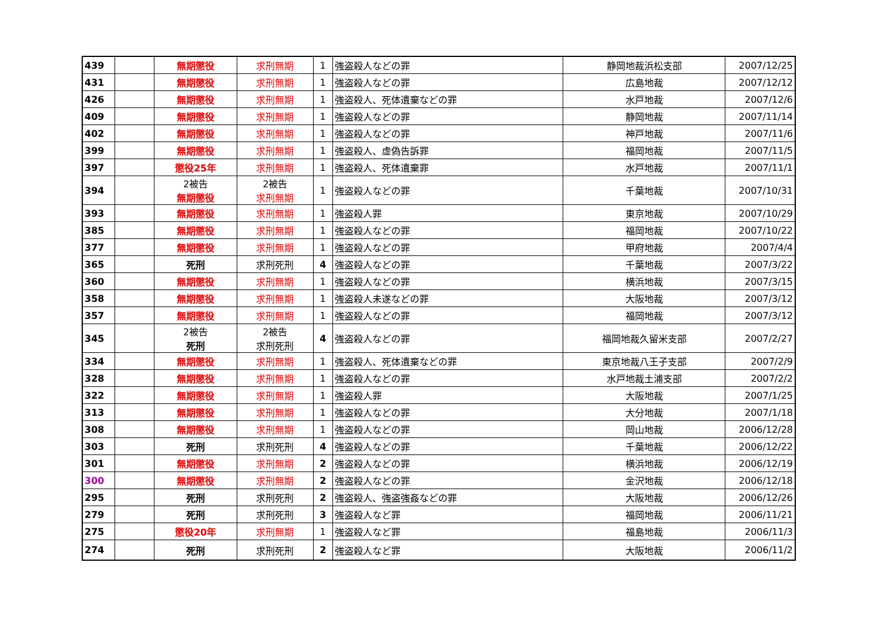| 439 | | 無期懲役 | 求刑無期 | 1 | 強盗殺人などの罪 | 静岡地裁浜松支部 | 2007/12/25 |
| 431 | | 無期懲役 | 求刑無期 | 1 | 強盗殺人などの罪 | 広島地裁 | 2007/12/12 |
| 426 | | 無期懲役 | 求刑無期 | 1 | 強盗殺人、死体遺棄などの罪 | 水戸地裁 | 2007/12/6 |
| 409 | | 無期懲役 | 求刑無期 | 1 | 強盗殺人などの罪 | 静岡地裁 | 2007/11/14 |
| 402 | | 無期懲役 | 求刑無期 | 1 | 強盗殺人などの罪 | 神戸地裁 | 2007/11/6 |
| 399 | | 無期懲役 | 求刑無期 | 1 | 強盗殺人、虚偽告訴罪 | 福岡地裁 | 2007/11/5 |
| 397 | | 懲役25年 | 求刑無期 | 1 | 強盗殺人、死体遺棄罪 | 水戸地裁 | 2007/11/1 |
| 394 | | 2被告 無期懲役 | 2被告 求刑無期 | 1 | 強盗殺人などの罪 | 千葉地裁 | 2007/10/31 |
| 393 | | 無期懲役 | 求刑無期 | 1 | 強盗殺人罪 | 東京地裁 | 2007/10/29 |
| 385 | | 無期懲役 | 求刑無期 | 1 | 強盗殺人などの罪 | 福岡地裁 | 2007/10/22 |
| 377 | | 無期懲役 | 求刑無期 | 1 | 強盗殺人などの罪 | 甲府地裁 | 2007/4/4 |
| 365 | | 死刑 | 求刑死刑 | 4 | 強盗殺人などの罪 | 千葉地裁 | 2007/3/22 |
| 360 | | 無期懲役 | 求刑無期 | 1 | 強盗殺人などの罪 | 横浜地裁 | 2007/3/15 |
| 358 | | 無期懲役 | 求刑無期 | 1 | 強盗殺人未遂などの罪 | 大阪地裁 | 2007/3/12 |
| 357 | | 無期懲役 | 求刑無期 | 1 | 強盗殺人などの罪 | 福岡地裁 | 2007/3/12 |
| 345 | | 2被告 死刑 | 2被告 求刑死刑 | 4 | 強盗殺人などの罪 | 福岡地裁久留米支部 | 2007/2/27 |
| 334 | | 無期懲役 | 求刑無期 | 1 | 強盗殺人、死体遺棄などの罪 | 東京地裁八王子支部 | 2007/2/9 |
| 328 | | 無期懲役 | 求刑無期 | 1 | 強盗殺人などの罪 | 水戸地裁土浦支部 | 2007/2/2 |
| 322 | | 無期懲役 | 求刑無期 | 1 | 強盗殺人罪 | 大阪地裁 | 2007/1/25 |
| 313 | | 無期懲役 | 求刑無期 | 1 | 強盗殺人などの罪 | 大分地裁 | 2007/1/18 |
| 308 | | 無期懲役 | 求刑無期 | 1 | 強盗殺人などの罪 | 岡山地裁 | 2006/12/28 |
| 303 | | 死刑 | 求刑死刑 | 4 | 強盗殺人などの罪 | 千葉地裁 | 2006/12/22 |
| 301 | | 無期懲役 | 求刑無期 | 2 | 強盗殺人などの罪 | 横浜地裁 | 2006/12/19 |
| 300 | | 無期懲役 | 求刑無期 | 2 | 強盗殺人などの罪 | 金沢地裁 | 2006/12/18 |
| 295 | | 死刑 | 求刑死刑 | 2 | 強盗殺人、強盗強姦などの罪 | 大阪地裁 | 2006/12/26 |
| 279 | | 死刑 | 求刑死刑 | 3 | 強盗殺人など罪 | 福岡地裁 | 2006/11/21 |
| 275 | | 懲役20年 | 求刑無期 | 1 | 強盗殺人など罪 | 福島地裁 | 2006/11/3 |
| 274 | | 死刑 | 求刑死刑 | 2 | 強盗殺人など罪 | 大阪地裁 | 2006/11/2 |